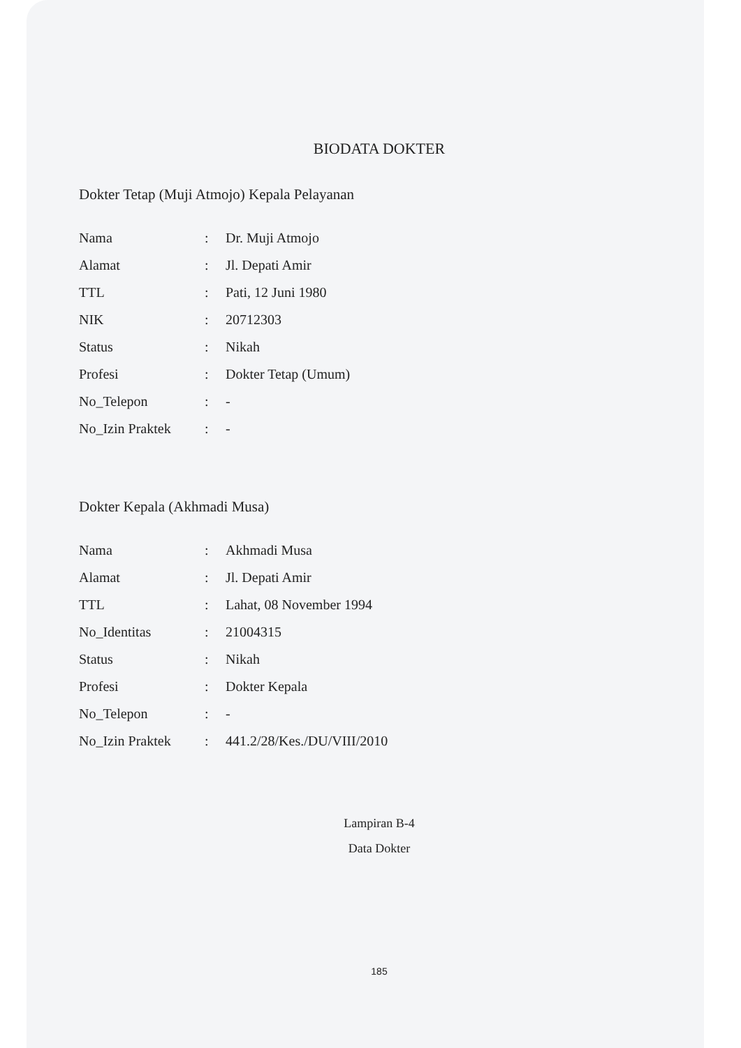BIODATA DOKTER
Dokter Tetap (Muji Atmojo) Kepala Pelayanan
| Nama | : | Dr. Muji Atmojo |
| Alamat | : | Jl. Depati Amir |
| TTL | : | Pati, 12 Juni 1980 |
| NIK | : | 20712303 |
| Status | : | Nikah |
| Profesi | : | Dokter Tetap (Umum) |
| No_Telepon | : | - |
| No_Izin Praktek | : | - |
Dokter Kepala (Akhmadi Musa)
| Nama | : | Akhmadi Musa |
| Alamat | : | Jl. Depati Amir |
| TTL | : | Lahat, 08 November 1994 |
| No_Identitas | : | 21004315 |
| Status | : | Nikah |
| Profesi | : | Dokter Kepala |
| No_Telepon | : | - |
| No_Izin Praktek | : | 441.2/28/Kes./DU/VIII/2010 |
Lampiran B-4
Data Dokter
185